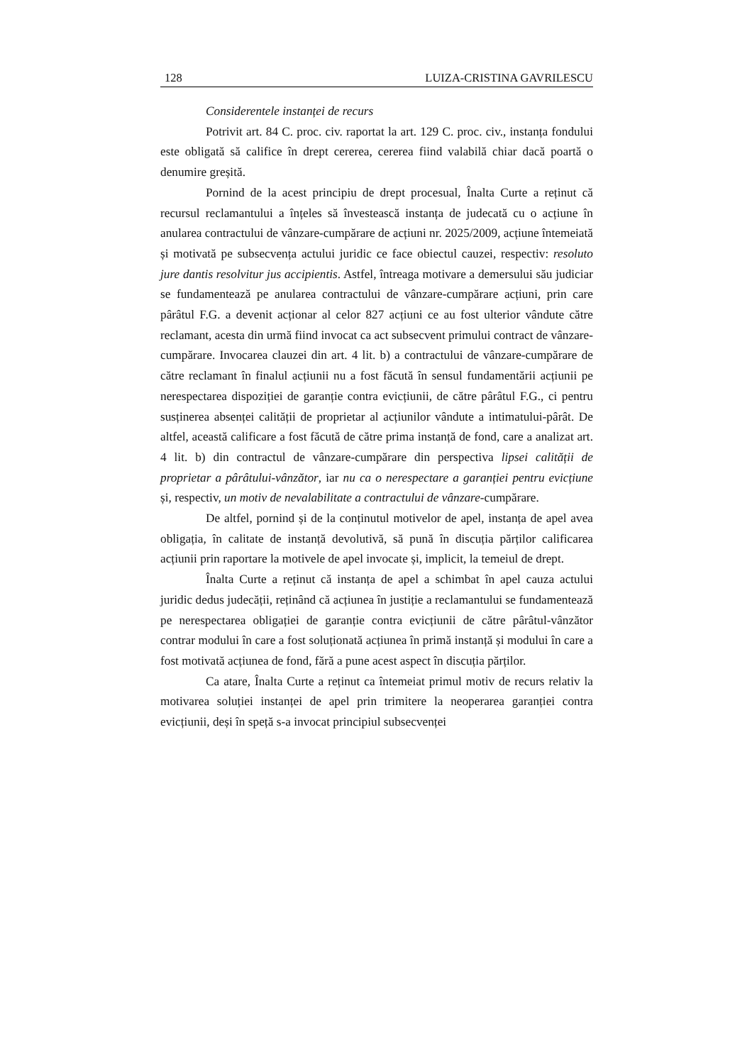128 LUIZA-CRISTINA GAVRILESCU
Considerentele instanței de recurs
Potrivit art. 84 C. proc. civ. raportat la art. 129 C. proc. civ., instanța fondului este obligată să califice în drept cererea, cererea fiind valabilă chiar dacă poartă o denumire greșită.
Pornind de la acest principiu de drept procesual, Înalta Curte a reținut că recursul reclamantului a înțeles să învestească instanța de judecată cu o acțiune în anularea contractului de vânzare-cumpărare de acțiuni nr. 2025/2009, acțiune întemeiată și motivată pe subsecvența actului juridic ce face obiectul cauzei, respectiv: resoluto jure dantis resolvitur jus accipientis. Astfel, întreaga motivare a demersului său judiciar se fundamentează pe anularea contractului de vânzare-cumpărare acțiuni, prin care pârâtul F.G. a devenit acționar al celor 827 acțiuni ce au fost ulterior vândute către reclamant, acesta din urmă fiind invocat ca act subsecvent primului contract de vânzare-cumpărare. Invocarea clauzei din art. 4 lit. b) a contractului de vânzare-cumpărare de către reclamant în finalul acțiunii nu a fost făcută în sensul fundamentării acțiunii pe nerespectarea dispoziției de garanție contra evicțiunii, de către pârâtul F.G., ci pentru susținerea absenței calității de proprietar al acțiunilor vândute a intimatului-pârât. De altfel, această calificare a fost făcută de către prima instanță de fond, care a analizat art. 4 lit. b) din contractul de vânzare-cumpărare din perspectiva lipsei calității de proprietar a pârâtului-vânzător, iar nu ca o nerespectare a garanției pentru evicțiune și, respectiv, un motiv de nevalabilitate a contractului de vânzare-cumpărare.
De altfel, pornind și de la conținutul motivelor de apel, instanța de apel avea obligația, în calitate de instanță devolutivă, să pună în discuția părților calificarea acțiunii prin raportare la motivele de apel invocate și, implicit, la temeiul de drept.
Înalta Curte a reținut că instanța de apel a schimbat în apel cauza actului juridic dedus judecății, reținând că acțiunea în justiție a reclamantului se fundamentează pe nerespectarea obligației de garanție contra evicțiunii de către pârâtul-vânzător contrar modului în care a fost soluționată acțiunea în primă instanță și modului în care a fost motivată acțiunea de fond, fără a pune acest aspect în discuția părților.
Ca atare, Înalta Curte a reținut ca întemeiat primul motiv de recurs relativ la motivarea soluției instanței de apel prin trimitere la neoperarea garanției contra evicțiunii, deși în speță s-a invocat principiul subsecvenței